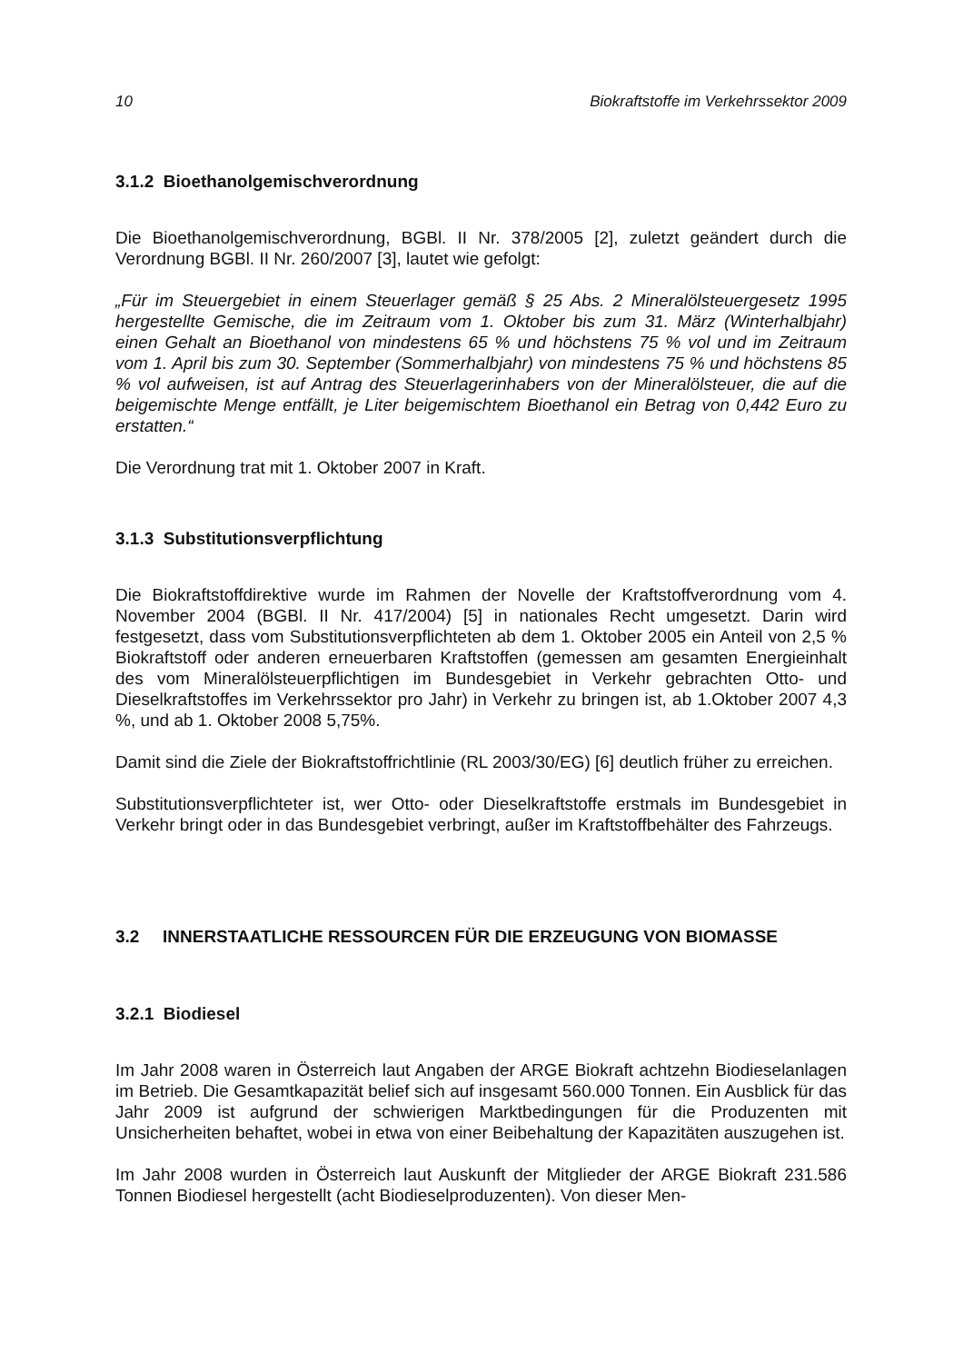10 Biokraftstoffe im Verkehrssektor 2009
3.1.2 Bioethanolgemischverordnung
Die Bioethanolgemischverordnung, BGBl. II Nr. 378/2005 [2], zuletzt geändert durch die Verordnung BGBl. II Nr. 260/2007 [3], lautet wie gefolgt:
„Für im Steuergebiet in einem Steuerlager gemäß § 25 Abs. 2 Mineralölsteuergesetz 1995 hergestellte Gemische, die im Zeitraum vom 1. Oktober bis zum 31. März (Winterhalbjahr) einen Gehalt an Bioethanol von mindestens 65 % und höchstens 75 % vol und im Zeitraum vom 1. April bis zum 30. September (Sommerhalbjahr) von mindestens 75 % und höchstens 85 % vol aufweisen, ist auf Antrag des Steuerlagerinhabers von der Mineralölsteuer, die auf die beigemischte Menge entfällt, je Liter beigemischtem Bioethanol ein Betrag von 0,442 Euro zu erstatten.“
Die Verordnung trat mit 1. Oktober 2007 in Kraft.
3.1.3 Substitutionsverpflichtung
Die Biokraftstoffdirektive wurde im Rahmen der Novelle der Kraftstoffverordnung vom 4. November 2004 (BGBl. II Nr. 417/2004) [5] in nationales Recht umgesetzt. Darin wird festgesetzt, dass vom Substitutionsverpflichteten ab dem 1. Oktober 2005 ein Anteil von 2,5 % Biokraftstoff oder anderen erneuerbaren Kraftstoffen (gemessen am gesamten Energieinhalt des vom Mineralölsteuerpflichtigen im Bundesgebiet in Verkehr gebrachten Otto- und Dieselkraftstoffes im Verkehrssektor pro Jahr) in Verkehr zu bringen ist, ab 1.Oktober 2007 4,3 %, und ab 1. Oktober 2008 5,75%.
Damit sind die Ziele der Biokraftstoffrichtlinie (RL 2003/30/EG) [6] deutlich früher zu erreichen.
Substitutionsverpflichteter ist, wer Otto- oder Dieselkraftstoffe erstmals im Bundesgebiet in Verkehr bringt oder in das Bundesgebiet verbringt, außer im Kraftstoffbehälter des Fahrzeugs.
3.2 INNERSTAATLICHE RESSOURCEN FÜR DIE ERZEUGUNG VON BIOMASSE
3.2.1 Biodiesel
Im Jahr 2008 waren in Österreich laut Angaben der ARGE Biokraft achtzehn Biodieselanlagen im Betrieb. Die Gesamtkapazität belief sich auf insgesamt 560.000 Tonnen. Ein Ausblick für das Jahr 2009 ist aufgrund der schwierigen Marktbedingungen für die Produzenten mit Unsicherheiten behaftet, wobei in etwa von einer Beibehaltung der Kapazitäten auszugehen ist.
Im Jahr 2008 wurden in Österreich laut Auskunft der Mitglieder der ARGE Biokraft 231.586 Tonnen Biodiesel hergestellt (acht Biodieselproduzenten). Von dieser Men-